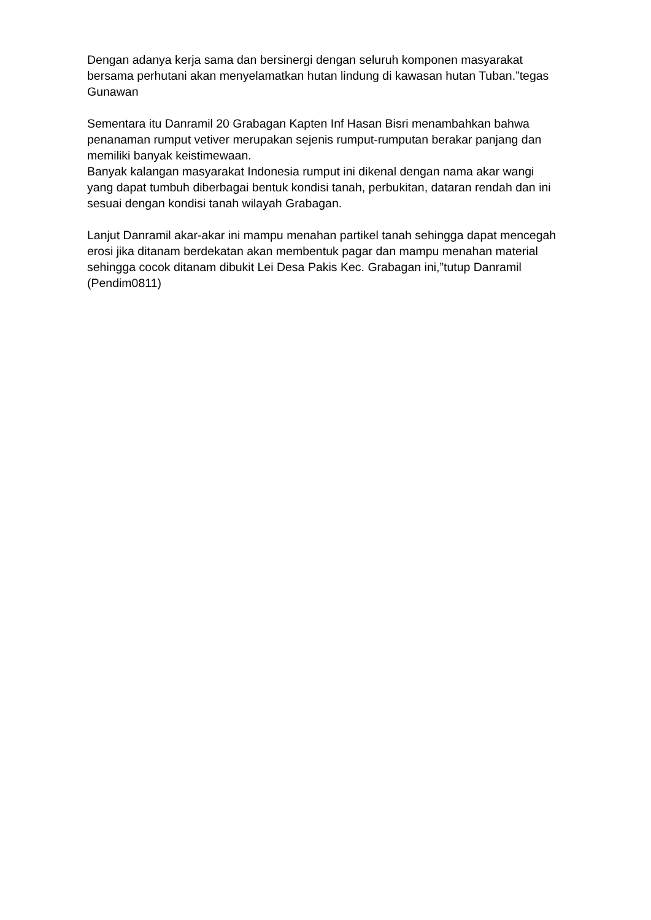Dengan adanya kerja sama dan bersinergi dengan seluruh komponen masyarakat bersama perhutani akan menyelamatkan hutan lindung di kawasan hutan Tuban.”tegas Gunawan
Sementara itu Danramil 20 Grabagan Kapten Inf Hasan Bisri menambahkan bahwa penanaman rumput vetiver merupakan sejenis rumput-rumputan berakar panjang dan memiliki banyak keistimewaan.
Banyak kalangan masyarakat Indonesia rumput ini dikenal dengan nama akar wangi yang dapat tumbuh diberbagai bentuk kondisi tanah, perbukitan, dataran rendah dan ini sesuai dengan kondisi tanah wilayah Grabagan.
Lanjut Danramil akar-akar ini mampu menahan partikel tanah sehingga dapat mencegah erosi jika ditanam berdekatan akan membentuk pagar dan mampu menahan material sehingga cocok ditanam dibukit Lei Desa Pakis Kec. Grabagan ini,”tutup Danramil (Pendim0811)